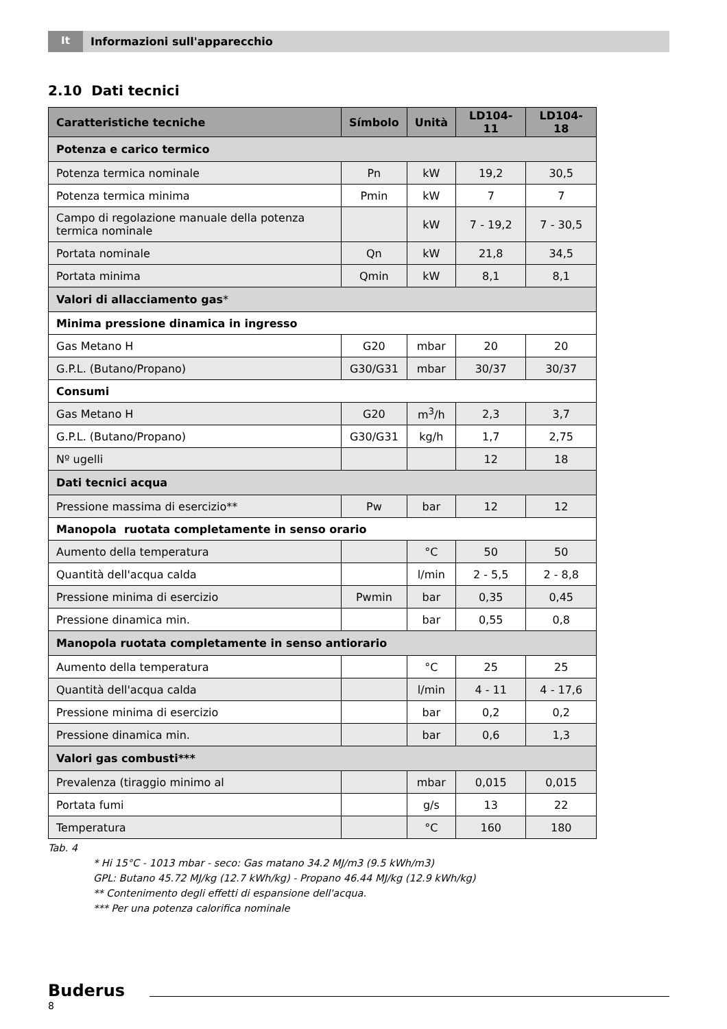It
Informazioni sull'apparecchio
2.10 Dati tecnici
| Caratteristiche tecniche | Símbolo | Unità | LD104-11 | LD104-18 |
| --- | --- | --- | --- | --- |
| Potenza e carico termico | | | | |
| Potenza termica nominale | Pn | kW | 19,2 | 30,5 |
| Potenza termica minima | Pmin | kW | 7 | 7 |
| Campo di regolazione manuale della potenza termica nominale | | kW | 7 - 19,2 | 7 - 30,5 |
| Portata nominale | Qn | kW | 21,8 | 34,5 |
| Portata minima | Qmin | kW | 8,1 | 8,1 |
| Valori di allacciamento gas * | | | | |
| Minima pressione dinamica in ingresso | | | | |
| Gas Metano H | G20 | mbar | 20 | 20 |
| G.P.L. (Butano/Propano) | G30/G31 | mbar | 30/37 | 30/37 |
| Consumi | | | | |
| Gas Metano H | G20 | m<sup>3</sup>/h | 2,3 | 3,7 |
| G.P.L. (Butano/Propano) | G30/G31 | kg/h | 1,7 | 2,75 |
| Nº ugelli | | | 12 | 18 |
| Dati tecnici acqua | | | | |
| Pressione massima di esercizio** | Pw | bar | 12 | 12 |
| Manopola ruotata completamente in senso orario | | | | |
| Aumento della temperatura | | °C | 50 | 50 |
| Quantità dell'acqua calda | | l/min | 2 - 5,5 | 2 - 8,8 |
| Pressione minima di esercizio | Pwmin | bar | 0,35 | 0,45 |
| Pressione dinamica min. | | bar | 0,55 | 0,8 |
| Manopola ruotata completamente in senso antiorario | | | | |
| Aumento della temperatura | | °C | 25 | 25 |
| Quantità dell'acqua calda | | l/min | 4 - 11 | 4 - 17,6 |
| Pressione minima di esercizio | | bar | 0,2 | 0,2 |
| Pressione dinamica min. | | bar | 0,6 | 1,3 |
| Valori gas combusti*** | | | | |
| Prevalenza (tiraggio minimo al | | mbar | 0,015 | 0,015 |
| Portata fumi | | g/s | 13 | 22 |
| Temperatura | | °C | 160 | 180 |
Tab. 4
* Hi 15°C - 1013 mbar - seco: Gas matano 34.2 MJ/m3 (9.5 kWh/m3)
GPL: Butano 45.72 MJ/kg (12.7 kWh/kg) - Propano 46.44 MJ/kg (12.9 kWh/kg)
** Contenimento degli effetti di espansione dell'acqua.
*** Per una potenza calorifica nominale
Buderus
8